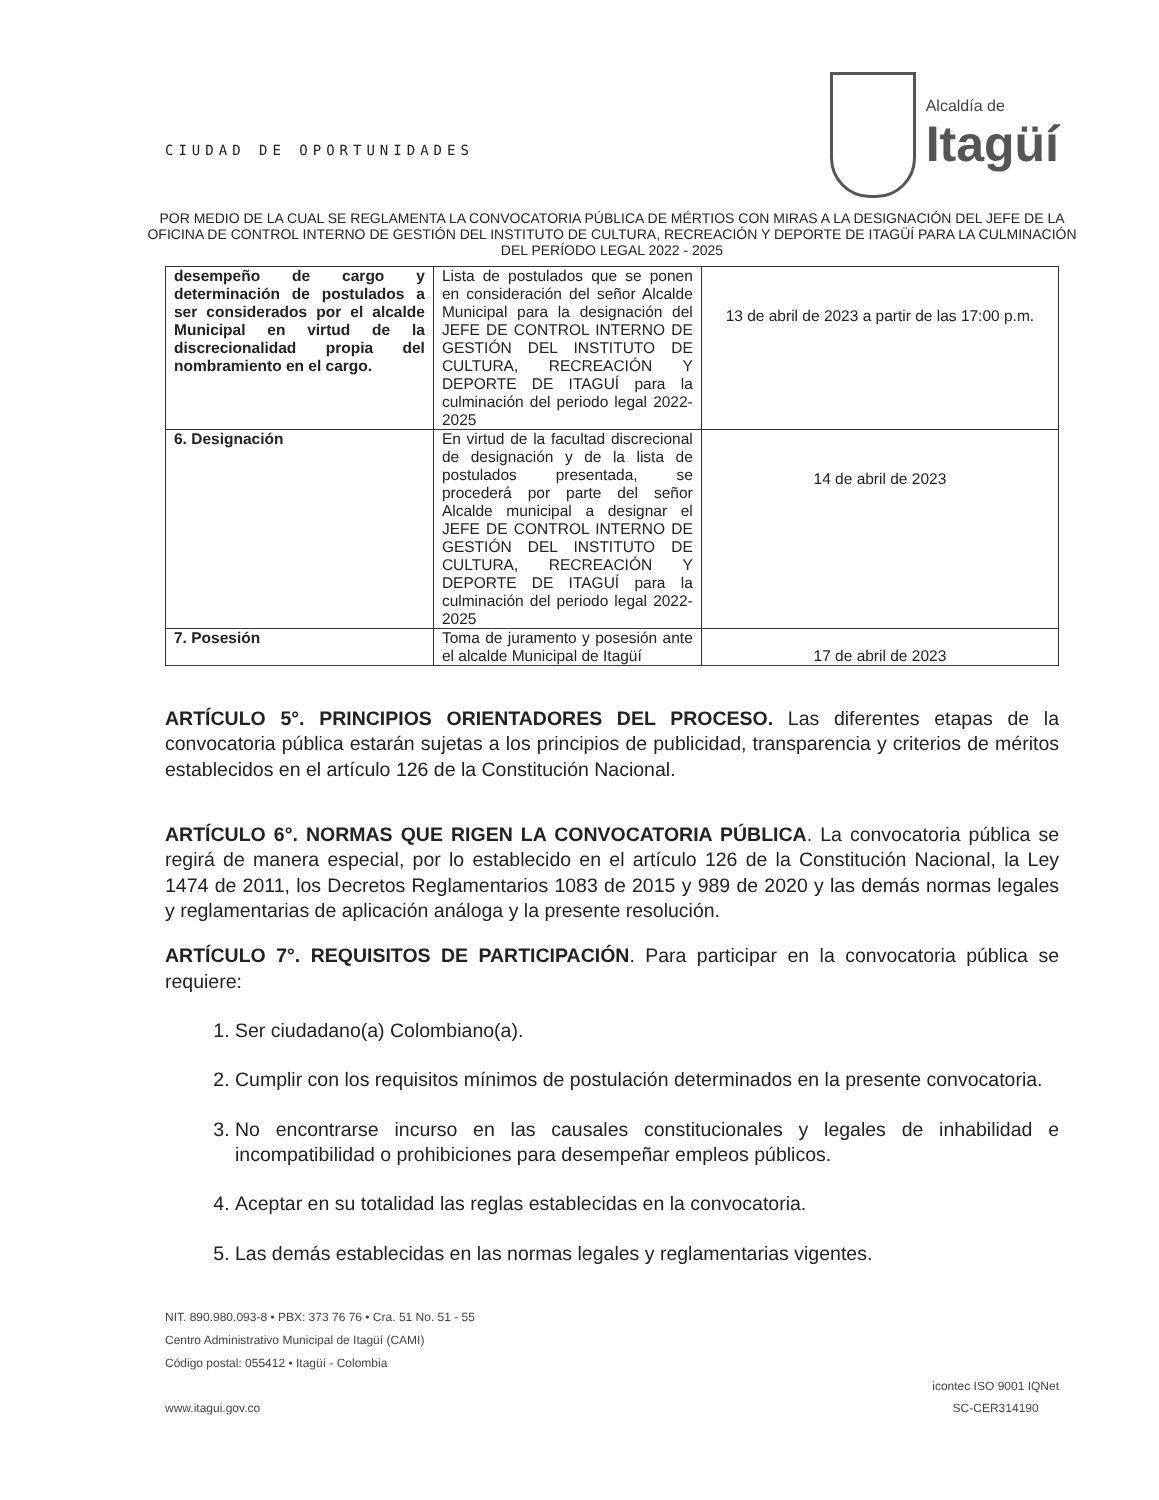CIUDAD DE OPORTUNIDADES
Alcaldía de
Itagüí
POR MEDIO DE LA CUAL SE REGLAMENTA LA CONVOCATORIA PÚBLICA DE MÉRTIOS CON MIRAS A LA DESIGNACIÓN DEL JEFE DE LA OFICINA DE CONTROL INTERNO DE GESTIÓN DEL INSTITUTO DE CULTURA, RECREACIÓN Y DEPORTE DE ITAGÜÍ PARA LA CULMINACIÓN DEL PERÍODO LEGAL 2022 - 2025
| desempeño de cargo y determinación de postulados a ser considerados por el alcalde Municipal en virtud de la discrecionalidad propia del nombramiento en el cargo. | Lista de postulados que se ponen en consideración del señor Alcalde Municipal para la designación del JEFE DE CONTROL INTERNO DE GESTIÓN DEL INSTITUTO DE CULTURA, RECREACIÓN Y DEPORTE DE ITAGUÍ para la culminación del periodo legal 2022-2025 | 13 de abril de 2023 a partir de las 17:00 p.m. |
| 6. Designación | En virtud de la facultad discrecional de designación y de la lista de postulados presentada, se procederá por parte del señor Alcalde municipal a designar el JEFE DE CONTROL INTERNO DE GESTIÓN DEL INSTITUTO DE CULTURA, RECREACIÓN Y DEPORTE DE ITAGUÍ para la culminación del periodo legal 2022-2025 | 14 de abril de 2023 |
| 7. Posesión | Toma de juramento y posesión ante el alcalde Municipal de Itagüí | 17 de abril de 2023 |
ARTÍCULO 5°. PRINCIPIOS ORIENTADORES DEL PROCESO. Las diferentes etapas de la convocatoria pública estarán sujetas a los principios de publicidad, transparencia y criterios de méritos establecidos en el artículo 126 de la Constitución Nacional.
ARTÍCULO 6°. NORMAS QUE RIGEN LA CONVOCATORIA PÚBLICA. La convocatoria pública se regirá de manera especial, por lo establecido en el artículo 126 de la Constitución Nacional, la Ley 1474 de 2011, los Decretos Reglamentarios 1083 de 2015 y 989 de 2020 y las demás normas legales y reglamentarias de aplicación análoga y la presente resolución.
ARTÍCULO 7°. REQUISITOS DE PARTICIPACIÓN. Para participar en la convocatoria pública se requiere:
1. Ser ciudadano(a) Colombiano(a).
2. Cumplir con los requisitos mínimos de postulación determinados en la presente convocatoria.
3. No encontrarse incurso en las causales constitucionales y legales de inhabilidad e incompatibilidad o prohibiciones para desempeñar empleos públicos.
4. Aceptar en su totalidad las reglas establecidas en la convocatoria.
5. Las demás establecidas en las normas legales y reglamentarias vigentes.
NIT. 890.980.093-8 • PBX: 373 76 76 • Cra. 51 No. 51 - 55
Centro Administrativo Municipal de Itagüí (CAMI)
Código postal: 055412 • Itagüí - Colombia
www.itagui.gov.co
icontec ISO 9001 IQNet
SC-CER314190